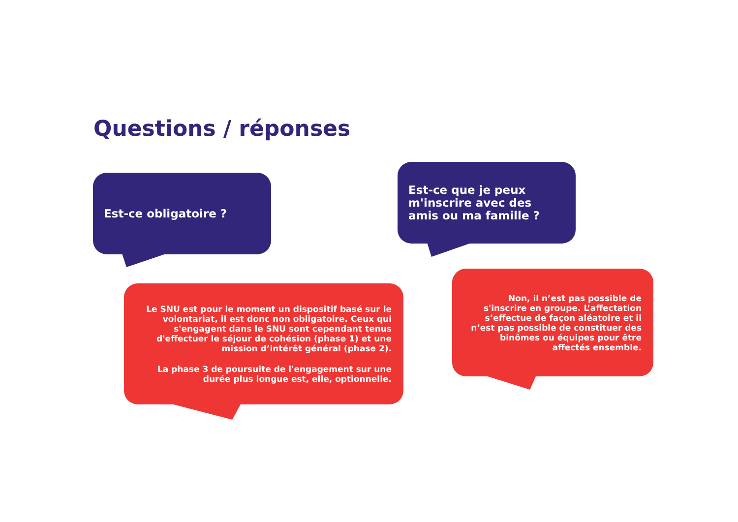Questions / réponses
Est-ce obligatoire ?
Est-ce que je peux m'inscrire avec des amis ou ma famille ?
Le SNU est pour le moment un dispositif basé sur le volontariat, il est donc non obligatoire. Ceux qui s'engagent dans le SNU sont cependant tenus d'effectuer le séjour de cohésion (phase 1) et une mission d’intérêt général (phase 2).
La phase 3 de poursuite de l'engagement sur une durée plus longue est, elle, optionnelle.
Non, il n’est pas possible de s'inscrire en groupe. L’affectation s’effectue de façon aléatoire et il n’est pas possible de constituer des binômes ou équipes pour être affectés ensemble.